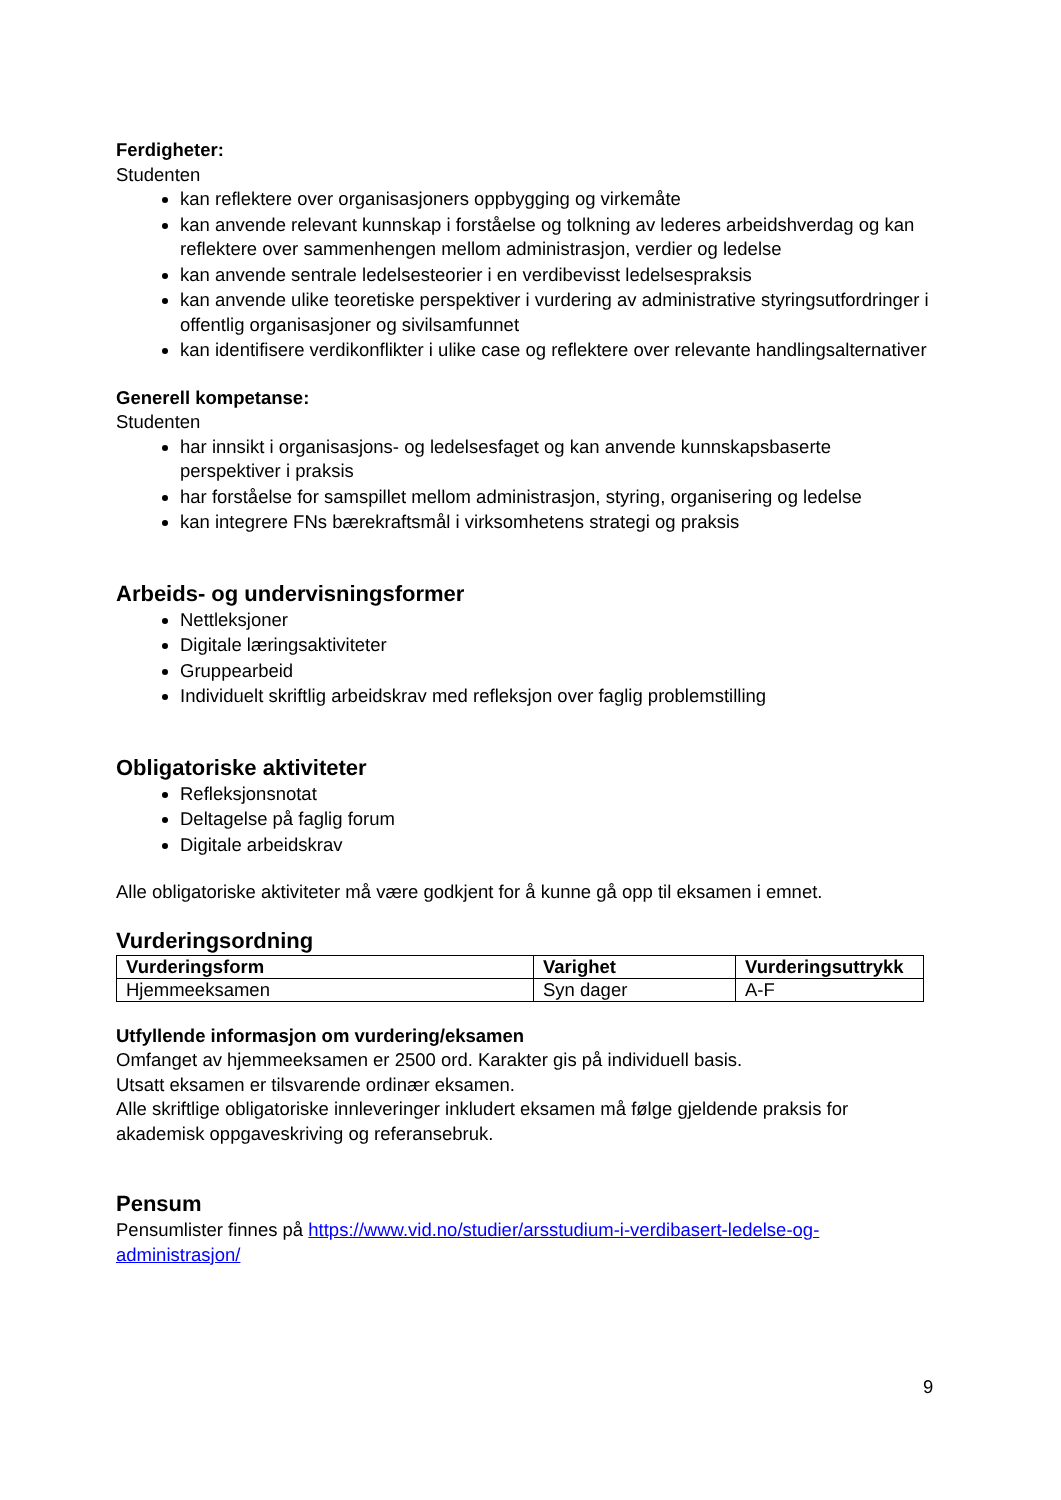Ferdigheter:
Studenten
kan reflektere over organisasjoners oppbygging og virkemåte
kan anvende relevant kunnskap i forståelse og tolkning av lederes arbeidshverdag og kan reflektere over sammenhengen mellom administrasjon, verdier og ledelse
kan anvende sentrale ledelsesteorier i en verdibevisst ledelsespraksis
kan anvende ulike teoretiske perspektiver i vurdering av administrative styringsutfordringer i offentlig organisasjoner og sivilsamfunnet
kan identifisere verdikonflikter i ulike case og reflektere over relevante handlingsalternativer
Generell kompetanse:
Studenten
har innsikt i organisasjons- og ledelsesfaget og kan anvende kunnskapsbaserte perspektiver i praksis
har forståelse for samspillet mellom administrasjon, styring, organisering og ledelse
kan integrere FNs bærekraftsmål i virksomhetens strategi og praksis
Arbeids- og undervisningsformer
Nettleksjoner
Digitale læringsaktiviteter
Gruppearbeid
Individuelt skriftlig arbeidskrav med refleksjon over faglig problemstilling
Obligatoriske aktiviteter
Refleksjonsnotat
Deltagelse på faglig forum
Digitale arbeidskrav
Alle obligatoriske aktiviteter må være godkjent for å kunne gå opp til eksamen i emnet.
Vurderingsordning
| Vurderingsform | Varighet | Vurderingsuttrykk |
| --- | --- | --- |
| Hjemmeeksamen | Syn dager | A-F |
Utfyllende informasjon om vurdering/eksamen
Omfanget av hjemmeeksamen er 2500 ord. Karakter gis på individuell basis.
Utsatt eksamen er tilsvarende ordinær eksamen.
Alle skriftlige obligatoriske innleveringer inkludert eksamen må følge gjeldende praksis for akademisk oppgaveskriving og referansebruk.
Pensum
Pensumlister finnes på https://www.vid.no/studier/arsstudium-i-verdibasert-ledelse-og-administrasjon/
9